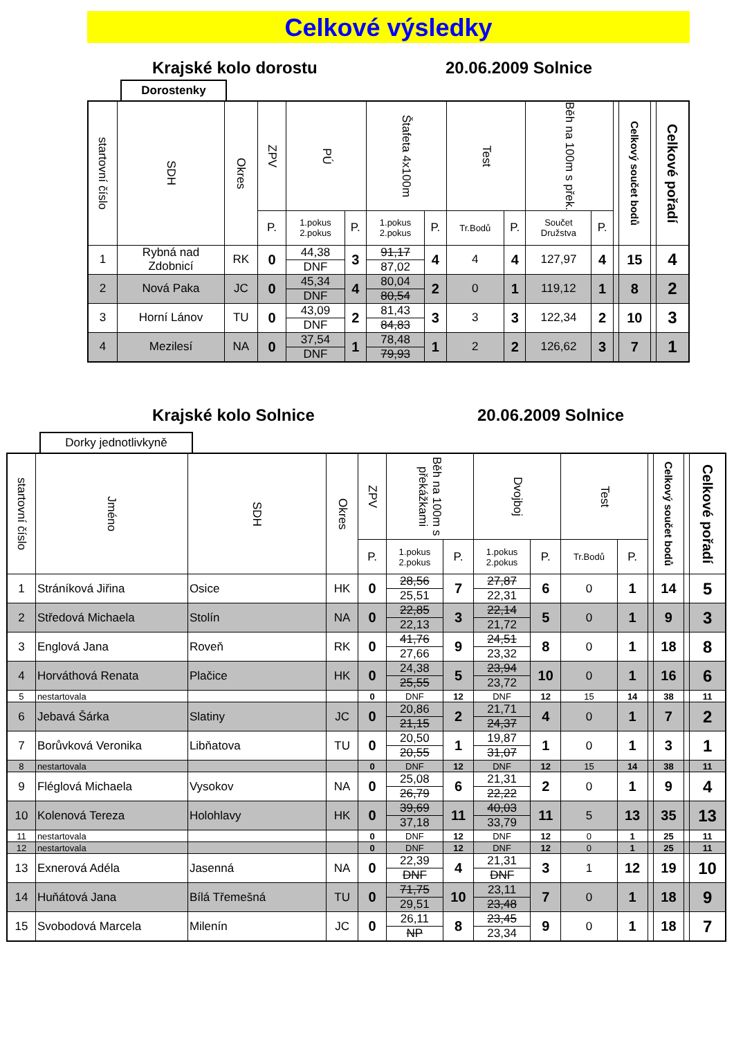Celkové výsledky
Krajské kolo dorostu 20.06.2009 Solnice
Dorostenky
| startovní číslo | SDH | Okres | ZPV | PÚ | | Štafeta 4x100m | | Test | | Běh na 100m s přek. | | | Celkový součet bodů | | Celkové pořadí |
| --- | --- | --- | --- | --- | --- | --- | --- | --- | --- | --- | --- | --- | --- | --- | --- |
| | | | P. | 1.pokus 2.pokus | P. | 1.pokus 2.pokus | P. | Tr.Bodů | P. | Součet Družstva | P. | | | | |
| 1 | Rybná nad Zdobnicí | RK | 0 | 44,38 | 3 | 91,17 | 4 | 4 | 4 | 127,97 | 4 | | 15 | | 4 |
| | | | | DNF | | 87,02 | | | | | | | | | |
| 2 | Nová Paka | JC | 0 | 45,34 | 4 | 80,04 | 2 | 0 | 1 | 119,12 | 1 | | 8 | | 2 |
| | | | | DNF | | 80,54 | | | | | | | | | |
| 3 | Horní Lánov | TU | 0 | 43,09 | 2 | 81,43 | 3 | 3 | 3 | 122,34 | 2 | | 10 | | 3 |
| | | | | DNF | | 84,83 | | | | | | | | | |
| 4 | Mezilesí | NA | 0 | 37,54 | 1 | 78,48 | 1 | 2 | 2 | 126,62 | 3 | | 7 | | 1 |
| | | | | DNF | | 79,93 | | | | | | | | | |
Krajské kolo Solnice 20.06.2009 Solnice
Dorky jednotlivkyně
| startovní číslo | Jméno | SDH | Okres | ZPV | Běh na 100m s překážkami | | Dvojboj | | Test | | | Celkový součet bodů | | Celkové pořadí |
| --- | --- | --- | --- | --- | --- | --- | --- | --- | --- | --- | --- | --- | --- | --- |
| | | | | P. | 1.pokus 2.pokus | P. | 1.pokus 2.pokus | P. | Tr.Bodů | P. | | | | |
| 1 | Stráníková Jiřina | Osice | HK | 0 | 28,56 | 7 | 27,87 | 6 | 0 | 1 | | 14 | | 5 |
| | | | | | 25,51 | | 22,31 | | | | | | | |
| 2 | Středová Michaela | Stolín | NA | 0 | 22,85 | 3 | 22,14 | 5 | 0 | 1 | | 9 | | 3 |
| | | | | | 22,13 | | 21,72 | | | | | | | |
| 3 | Englová Jana | Roveň | RK | 0 | 41,76 | 9 | 24,51 | 8 | 0 | 1 | | 18 | | 8 |
| | | | | | 27,66 | | 23,32 | | | | | | | |
| 4 | Horváthová Renata | Plačice | HK | 0 | 24,38 | 5 | 23,94 | 10 | 0 | 1 | | 16 | | 6 |
| | | | | | 25,55 | | 23,72 | | | | | | | |
| 5 | nestartovala | | | 0 | DNF | 12 | DNF | 12 | 15 | 14 | | 38 | | 11 |
| 6 | Jebavá Šárka | Slatiny | JC | 0 | 20,86 | 2 | 21,71 | 4 | 0 | 1 | | 7 | | 2 |
| | | | | | 21,15 | | 24,37 | | | | | | | |
| 7 | Borůvková Veronika | Libňatova | TU | 0 | 20,50 | 1 | 19,87 | 1 | 0 | 1 | | 3 | | 1 |
| | | | | | 20,55 | | 31,07 | | | | | | | |
| 8 | nestartovala | | | 0 | DNF | 12 | DNF | 12 | 15 | 14 | | 38 | | 11 |
| 9 | Fléglová Michaela | Vysokov | NA | 0 | 25,08 | 6 | 21,31 | 2 | 0 | 1 | | 9 | | 4 |
| | | | | | 26,79 | | 22,22 | | | | | | | |
| 10 | Kolenová Tereza | Holohlavy | HK | 0 | 39,69 | 11 | 40,03 | 11 | 5 | 13 | | 35 | | 13 |
| | | | | | 37,18 | | 33,79 | | | | | | | |
| 11 | nestartovala | | | 0 | DNF | 12 | DNF | 12 | 0 | 1 | | 25 | | 11 |
| 12 | nestartovala | | | 0 | DNF | 12 | DNF | 12 | 0 | 1 | | 25 | | 11 |
| 13 | Exnerová Adéla | Jasenná | NA | 0 | 22,39 | 4 | 21,31 | 3 | 1 | 12 | | 19 | | 10 |
| | | | | | DNF | | DNF | | | | | | | |
| 14 | Huňátová Jana | Bílá Třemešná | TU | 0 | 71,75 | 10 | 23,11 | 7 | 0 | 1 | | 18 | | 9 |
| | | | | | 29,51 | | 23,48 | | | | | | | |
| 15 | Svobodová Marcela | Milenín | JC | 0 | 26,11 | 8 | 23,45 | 9 | 0 | 1 | | 18 | | 7 |
| | | | | | NP | | 23,34 | | | | | | | |